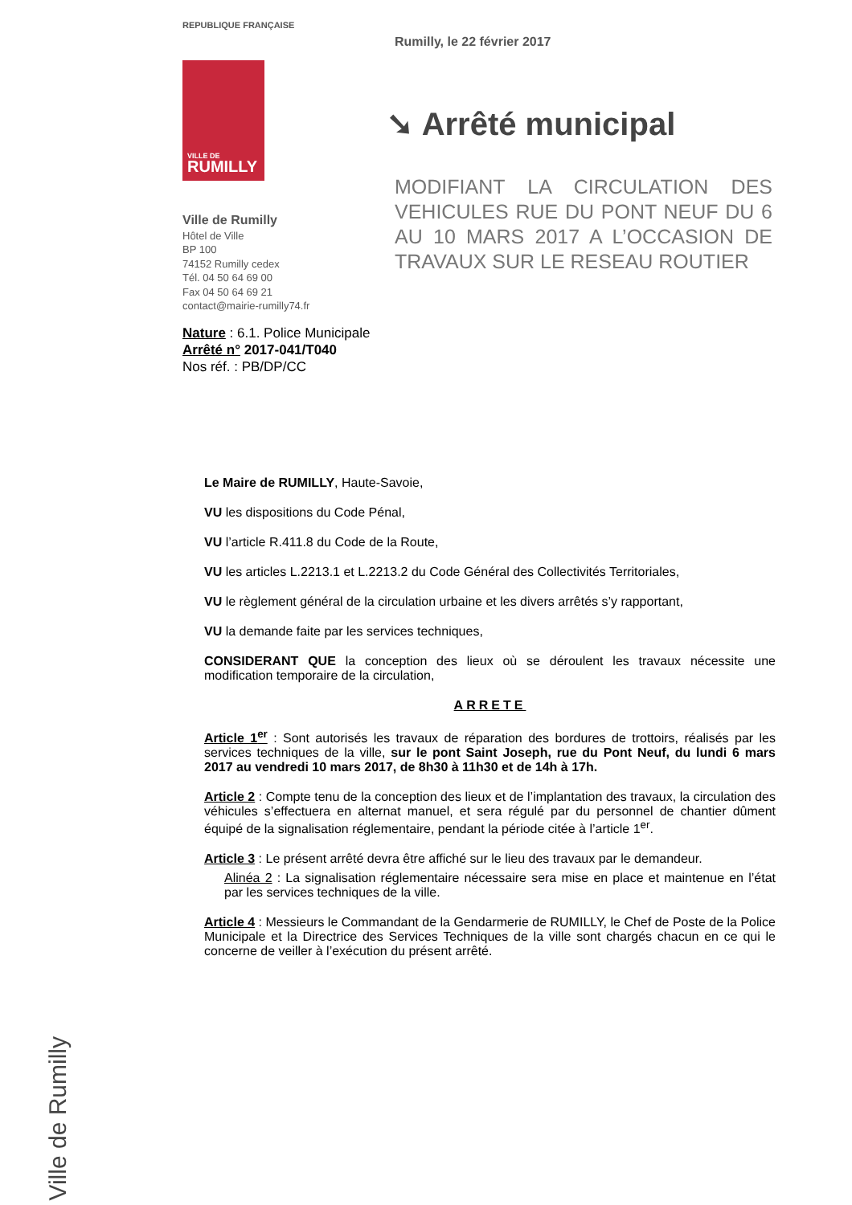REPUBLIQUE FRANÇAISE
VILLE DE
RUMILLY
Ville de Rumilly
Hôtel de Ville
BP 100
74152 Rumilly cedex
Tél. 04 50 64 69 00
Fax 04 50 64 69 21
contact@mairie-rumilly74.fr
Rumilly, le 22 février 2017
➘ Arrêté municipal
MODIFIANT LA CIRCULATION DES VEHICULES RUE DU PONT NEUF DU 6 AU 10 MARS 2017 A L’OCCASION DE TRAVAUX SUR LE RESEAU ROUTIER
Nature : 6.1. Police Municipale
Arrêté n° 2017-041/T040
Nos réf. : PB/DP/CC
Le Maire de RUMILLY, Haute-Savoie,
VU les dispositions du Code Pénal,
VU l’article R.411.8 du Code de la Route,
VU les articles L.2213.1 et L.2213.2 du Code Général des Collectivités Territoriales,
VU le règlement général de la circulation urbaine et les divers arrêtés s’y rapportant,
VU la demande faite par les services techniques,
CONSIDERANT QUE la conception des lieux où se déroulent les travaux nécessite une modification temporaire de la circulation,
ARRETE
Article 1<sup>er</sup> : Sont autorisés les travaux de réparation des bordures de trottoirs, réalisés par les services techniques de la ville, sur le pont Saint Joseph, rue du Pont Neuf, du lundi 6 mars 2017 au vendredi 10 mars 2017, de 8h30 à 11h30 et de 14h à 17h.
Article 2 : Compte tenu de la conception des lieux et de l’implantation des travaux, la circulation des véhicules s’effectuera en alternat manuel, et sera régulé par du personnel de chantier dûment équipé de la signalisation réglementaire, pendant la période citée à l’article 1<sup>er</sup>.
Article 3 : Le présent arrêté devra être affiché sur le lieu des travaux par le demandeur.
Alinéa 2 : La signalisation réglementaire nécessaire sera mise en place et maintenue en l’état par les services techniques de la ville.
Article 4 : Messieurs le Commandant de la Gendarmerie de RUMILLY, le Chef de Poste de la Police Municipale et la Directrice des Services Techniques de la ville sont chargés chacun en ce qui le concerne de veiller à l’exécution du présent arrêté.
Ville de Rumilly